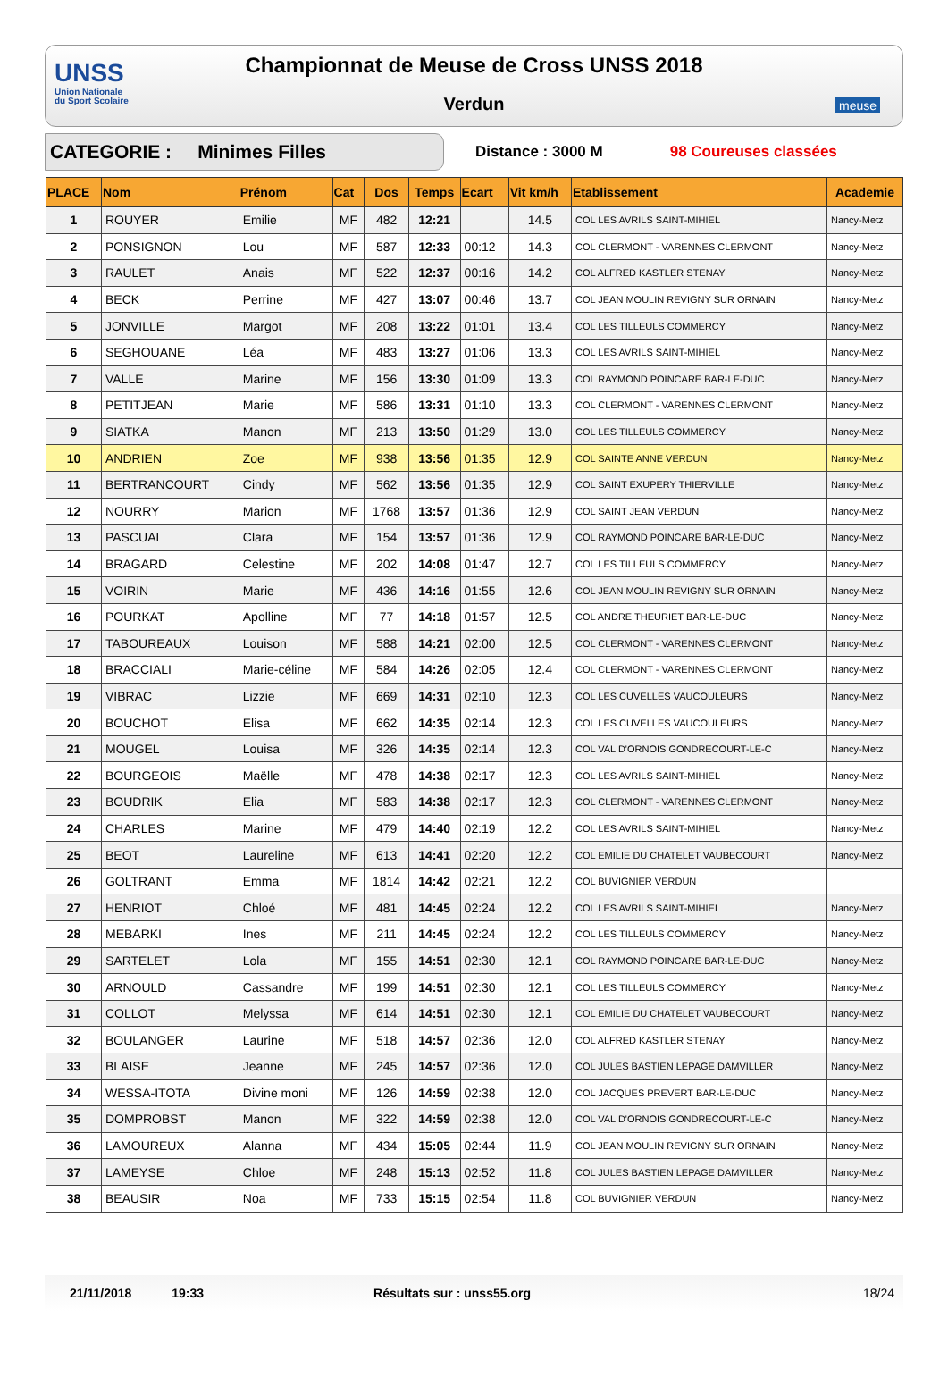UNSS
Union Nationale
du Sport Scolaire
Championnat de Meuse de Cross UNSS 2018
Verdun
meuse
CATEGORIE : Minimes Filles
Distance : 3000 M 98 Coureuses classées
| PLACE | Nom | Prénom | Cat | Dos | Temps | Ecart | Vit km/h | Etablissement | Academie |
| --- | --- | --- | --- | --- | --- | --- | --- | --- | --- |
| 1 | ROUYER | Emilie | MF | 482 | 12:21 | | 14.5 | COL LES AVRILS SAINT-MIHIEL | Nancy-Metz |
| 2 | PONSIGNON | Lou | MF | 587 | 12:33 | 00:12 | 14.3 | COL CLERMONT - VARENNES CLERMONT | Nancy-Metz |
| 3 | RAULET | Anais | MF | 522 | 12:37 | 00:16 | 14.2 | COL ALFRED KASTLER STENAY | Nancy-Metz |
| 4 | BECK | Perrine | MF | 427 | 13:07 | 00:46 | 13.7 | COL JEAN MOULIN REVIGNY SUR ORNAIN | Nancy-Metz |
| 5 | JONVILLE | Margot | MF | 208 | 13:22 | 01:01 | 13.4 | COL LES TILLEULS COMMERCY | Nancy-Metz |
| 6 | SEGHOUANE | Léa | MF | 483 | 13:27 | 01:06 | 13.3 | COL LES AVRILS SAINT-MIHIEL | Nancy-Metz |
| 7 | VALLE | Marine | MF | 156 | 13:30 | 01:09 | 13.3 | COL RAYMOND POINCARE BAR-LE-DUC | Nancy-Metz |
| 8 | PETITJEAN | Marie | MF | 586 | 13:31 | 01:10 | 13.3 | COL CLERMONT - VARENNES CLERMONT | Nancy-Metz |
| 9 | SIATKA | Manon | MF | 213 | 13:50 | 01:29 | 13.0 | COL LES TILLEULS COMMERCY | Nancy-Metz |
| 10 | ANDRIEN | Zoe | MF | 938 | 13:56 | 01:35 | 12.9 | COL SAINTE ANNE VERDUN | Nancy-Metz |
| 11 | BERTRANCOURT | Cindy | MF | 562 | 13:56 | 01:35 | 12.9 | COL SAINT EXUPERY THIERVILLE | Nancy-Metz |
| 12 | NOURRY | Marion | MF | 1768 | 13:57 | 01:36 | 12.9 | COL SAINT JEAN VERDUN | Nancy-Metz |
| 13 | PASCUAL | Clara | MF | 154 | 13:57 | 01:36 | 12.9 | COL RAYMOND POINCARE BAR-LE-DUC | Nancy-Metz |
| 14 | BRAGARD | Celestine | MF | 202 | 14:08 | 01:47 | 12.7 | COL LES TILLEULS COMMERCY | Nancy-Metz |
| 15 | VOIRIN | Marie | MF | 436 | 14:16 | 01:55 | 12.6 | COL JEAN MOULIN REVIGNY SUR ORNAIN | Nancy-Metz |
| 16 | POURKAT | Apolline | MF | 77 | 14:18 | 01:57 | 12.5 | COL ANDRE THEURIET BAR-LE-DUC | Nancy-Metz |
| 17 | TABOUREAUX | Louison | MF | 588 | 14:21 | 02:00 | 12.5 | COL CLERMONT - VARENNES CLERMONT | Nancy-Metz |
| 18 | BRACCIALI | Marie-céline | MF | 584 | 14:26 | 02:05 | 12.4 | COL CLERMONT - VARENNES CLERMONT | Nancy-Metz |
| 19 | VIBRAC | Lizzie | MF | 669 | 14:31 | 02:10 | 12.3 | COL LES CUVELLES VAUCOULEURS | Nancy-Metz |
| 20 | BOUCHOT | Elisa | MF | 662 | 14:35 | 02:14 | 12.3 | COL LES CUVELLES VAUCOULEURS | Nancy-Metz |
| 21 | MOUGEL | Louisa | MF | 326 | 14:35 | 02:14 | 12.3 | COL VAL D'ORNOIS GONDRECOURT-LE-C | Nancy-Metz |
| 22 | BOURGEOIS | Maëlle | MF | 478 | 14:38 | 02:17 | 12.3 | COL LES AVRILS SAINT-MIHIEL | Nancy-Metz |
| 23 | BOUDRIK | Elia | MF | 583 | 14:38 | 02:17 | 12.3 | COL CLERMONT - VARENNES CLERMONT | Nancy-Metz |
| 24 | CHARLES | Marine | MF | 479 | 14:40 | 02:19 | 12.2 | COL LES AVRILS SAINT-MIHIEL | Nancy-Metz |
| 25 | BEOT | Laureline | MF | 613 | 14:41 | 02:20 | 12.2 | COL EMILIE DU CHATELET VAUBECOURT | Nancy-Metz |
| 26 | GOLTRANT | Emma | MF | 1814 | 14:42 | 02:21 | 12.2 | COL BUVIGNIER VERDUN | |
| 27 | HENRIOT | Chloé | MF | 481 | 14:45 | 02:24 | 12.2 | COL LES AVRILS SAINT-MIHIEL | Nancy-Metz |
| 28 | MEBARKI | Ines | MF | 211 | 14:45 | 02:24 | 12.2 | COL LES TILLEULS COMMERCY | Nancy-Metz |
| 29 | SARTELET | Lola | MF | 155 | 14:51 | 02:30 | 12.1 | COL RAYMOND POINCARE BAR-LE-DUC | Nancy-Metz |
| 30 | ARNOULD | Cassandre | MF | 199 | 14:51 | 02:30 | 12.1 | COL LES TILLEULS COMMERCY | Nancy-Metz |
| 31 | COLLOT | Melyssa | MF | 614 | 14:51 | 02:30 | 12.1 | COL EMILIE DU CHATELET VAUBECOURT | Nancy-Metz |
| 32 | BOULANGER | Laurine | MF | 518 | 14:57 | 02:36 | 12.0 | COL ALFRED KASTLER STENAY | Nancy-Metz |
| 33 | BLAISE | Jeanne | MF | 245 | 14:57 | 02:36 | 12.0 | COL JULES BASTIEN LEPAGE DAMVILLER | Nancy-Metz |
| 34 | WESSA-ITOTA | Divine moni | MF | 126 | 14:59 | 02:38 | 12.0 | COL JACQUES PREVERT BAR-LE-DUC | Nancy-Metz |
| 35 | DOMPROBST | Manon | MF | 322 | 14:59 | 02:38 | 12.0 | COL VAL D'ORNOIS GONDRECOURT-LE-C | Nancy-Metz |
| 36 | LAMOUREUX | Alanna | MF | 434 | 15:05 | 02:44 | 11.9 | COL JEAN MOULIN REVIGNY SUR ORNAIN | Nancy-Metz |
| 37 | LAMEYSE | Chloe | MF | 248 | 15:13 | 02:52 | 11.8 | COL JULES BASTIEN LEPAGE DAMVILLER | Nancy-Metz |
| 38 | BEAUSIR | Noa | MF | 733 | 15:15 | 02:54 | 11.8 | COL BUVIGNIER VERDUN | Nancy-Metz |
21/11/2018 19:33 Résultats sur : unss55.org 18/24